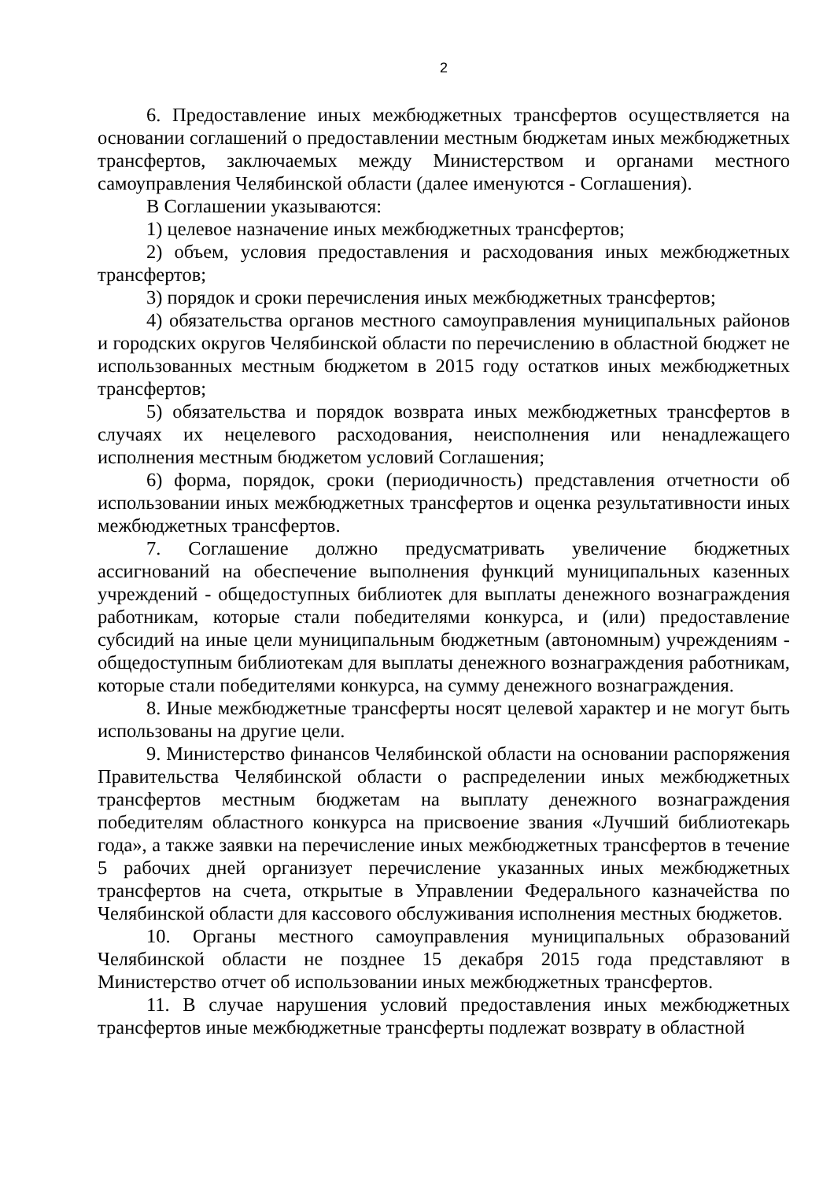2
6. Предоставление иных межбюджетных трансфертов осуществляется на основании соглашений о предоставлении местным бюджетам иных межбюджетных трансфертов, заключаемых между Министерством и органами местного самоуправления Челябинской области (далее именуются - Соглашения).
В Соглашении указываются:
1) целевое назначение иных межбюджетных трансфертов;
2) объем, условия предоставления и расходования иных межбюджетных трансфертов;
3) порядок и сроки перечисления иных межбюджетных трансфертов;
4) обязательства органов местного самоуправления муниципальных районов и городских округов Челябинской области по перечислению в областной бюджет не использованных местным бюджетом в 2015 году остатков иных межбюджетных трансфертов;
5) обязательства и порядок возврата иных межбюджетных трансфертов в случаях их нецелевого расходования, неисполнения или ненадлежащего исполнения местным бюджетом условий Соглашения;
6) форма, порядок, сроки (периодичность) представления отчетности об использовании иных межбюджетных трансфертов и оценка результативности иных межбюджетных трансфертов.
7. Соглашение должно предусматривать увеличение бюджетных ассигнований на обеспечение выполнения функций муниципальных казенных учреждений - общедоступных библиотек для выплаты денежного вознаграждения работникам, которые стали победителями конкурса, и (или) предоставление субсидий на иные цели муниципальным бюджетным (автономным) учреждениям - общедоступным библиотекам для выплаты денежного вознаграждения работникам, которые стали победителями конкурса, на сумму денежного вознаграждения.
8. Иные межбюджетные трансферты носят целевой характер и не могут быть использованы на другие цели.
9. Министерство финансов Челябинской области на основании распоряжения Правительства Челябинской области о распределении иных межбюджетных трансфертов местным бюджетам на выплату денежного вознаграждения победителям областного конкурса на присвоение звания «Лучший библиотекарь года», а также заявки на перечисление иных межбюджетных трансфертов в течение 5 рабочих дней организует перечисление указанных иных межбюджетных трансфертов на счета, открытые в Управлении Федерального казначейства по Челябинской области для кассового обслуживания исполнения местных бюджетов.
10. Органы местного самоуправления муниципальных образований Челябинской области не позднее 15 декабря 2015 года представляют в Министерство отчет об использовании иных межбюджетных трансфертов.
11. В случае нарушения условий предоставления иных межбюджетных трансфертов иные межбюджетные трансферты подлежат возврату в областной